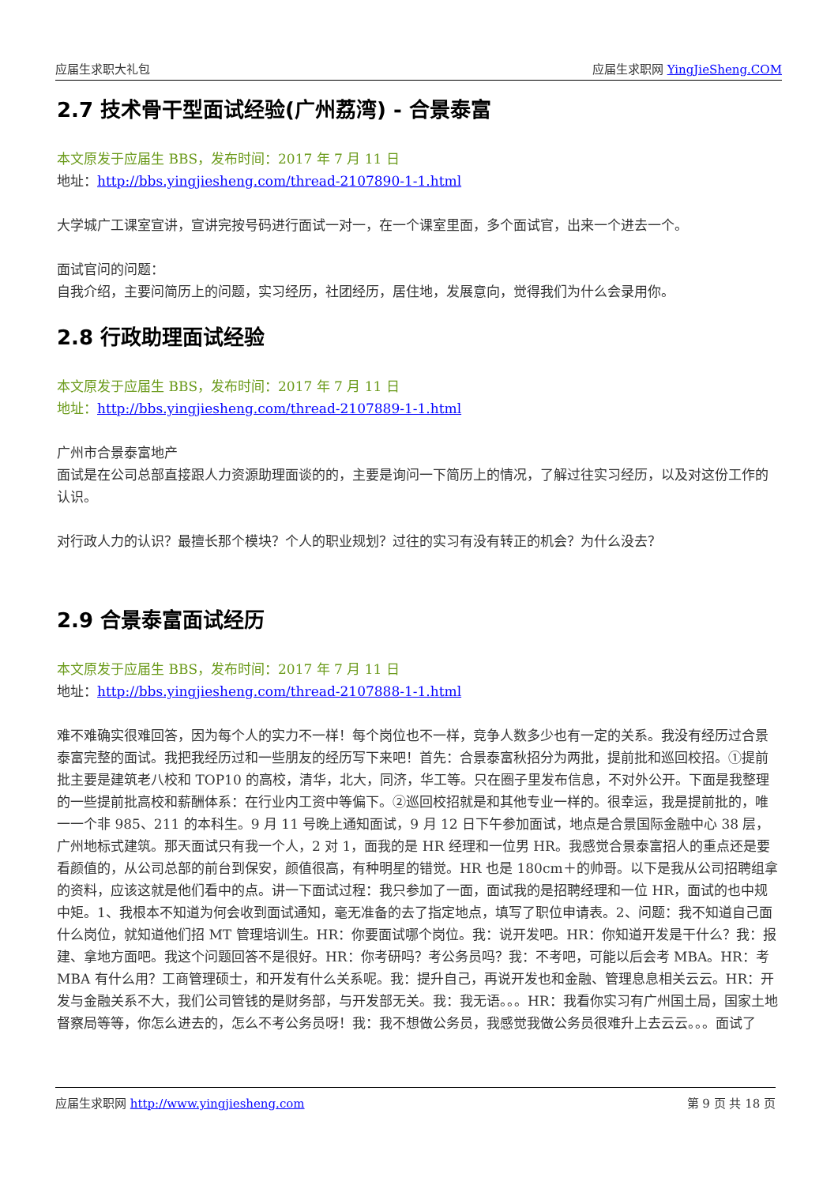应届生求职大礼包 应届生求职网 YingJieSheng.COM
2.7 技术骨干型面试经验(广州荔湾) - 合景泰富
本文原发于应届生 BBS，发布时间：2017 年 7 月 11 日
地址：http://bbs.yingjiesheng.com/thread-2107890-1-1.html
大学城广工课室宣讲，宣讲完按号码进行面试一对一，在一个课室里面，多个面试官，出来一个进去一个。
面试官问的问题：
自我介绍，主要问简历上的问题，实习经历，社团经历，居住地，发展意向，觉得我们为什么会录用你。
2.8 行政助理面试经验
本文原发于应届生 BBS，发布时间：2017 年 7 月 11 日
地址：http://bbs.yingjiesheng.com/thread-2107889-1-1.html
广州市合景泰富地产
面试是在公司总部直接跟人力资源助理面谈的的，主要是询问一下简历上的情况，了解过往实习经历，以及对这份工作的认识。
对行政人力的认识？最擅长那个模块？个人的职业规划？过往的实习有没有转正的机会？为什么没去？
2.9 合景泰富面试经历
本文原发于应届生 BBS，发布时间：2017 年 7 月 11 日
地址：http://bbs.yingjiesheng.com/thread-2107888-1-1.html
难不难确实很难回答，因为每个人的实力不一样！每个岗位也不一样，竞争人数多少也有一定的关系。我没有经历过合景泰富完整的面试。我把我经历过和一些朋友的经历写下来吧！首先：合景泰富秋招分为两批，提前批和巡回校招。①提前批主要是建筑老八校和 TOP10 的高校，清华，北大，同济，华工等。只在圈子里发布信息，不对外公开。下面是我整理的一些提前批高校和薪酬体系：在行业内工资中等偏下。②巡回校招就是和其他专业一样的。很幸运，我是提前批的，唯一一个非 985、211 的本科生。9 月 11 号晚上通知面试，9 月 12 日下午参加面试，地点是合景国际金融中心 38 层，广州地标式建筑。那天面试只有我一个人，2 对 1，面我的是 HR 经理和一位男 HR。我感觉合景泰富招人的重点还是要看颜值的，从公司总部的前台到保安，颜值很高，有种明星的错觉。HR 也是 180cm＋的帅哥。以下是我从公司招聘组拿的资料，应该这就是他们看中的点。讲一下面试过程：我只参加了一面，面试我的是招聘经理和一位 HR，面试的也中规中矩。1、我根本不知道为何会收到面试通知，毫无准备的去了指定地点，填写了职位申请表。2、问题：我不知道自己面什么岗位，就知道他们招 MT 管理培训生。HR：你要面试哪个岗位。我：说开发吧。HR：你知道开发是干什么？我：报建、拿地方面吧。我这个问题回答不是很好。HR：你考研吗？考公务员吗？我：不考吧，可能以后会考 MBA。HR：考 MBA 有什么用？工商管理硕士，和开发有什么关系呢。我：提升自己，再说开发也和金融、管理息息相关云云。HR：开发与金融关系不大，我们公司管钱的是财务部，与开发部无关。我：我无语。。。HR：我看你实习有广州国土局，国家土地督察局等等，你怎么进去的，怎么不考公务员呀！我：我不想做公务员，我感觉我做公务员很难升上去云云。。。面试了
应届生求职网 http://www.yingjiesheng.com 第 9 页 共 18 页